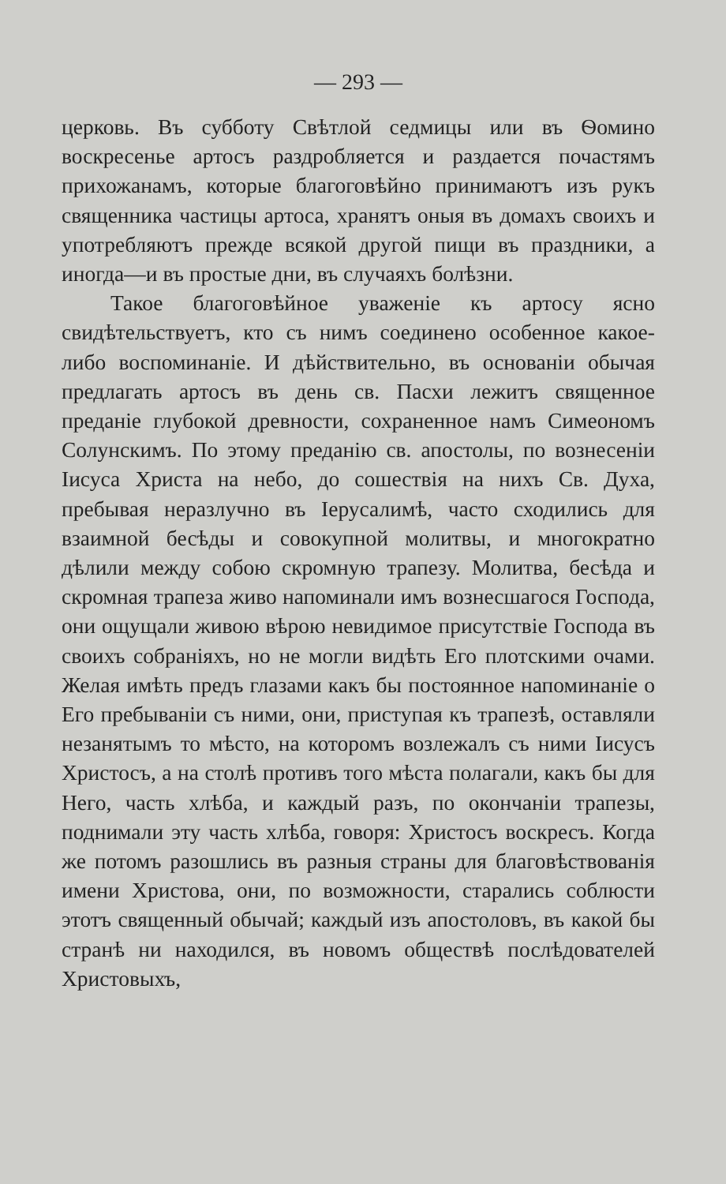— 293 —
церковь. Въ субботу Свѣтлой седмицы или въ Ѳомино воскресенье артосъ раздробляется и раздается почастямъ прихожанамъ, которые благоговѣйно принимаютъ изъ рукъ священника частицы артоса, хранятъ оныя въ домахъ своихъ и употребляютъ прежде всякой другой пищи въ праздники, а иногда—и въ простые дни, въ случаяхъ болѣзни.
Такое благоговѣйное уваженіе къ артосу ясно свидѣтельствуетъ, кто съ нимъ соединено особенное какое-либо воспоминаніе. И дѣйствительно, въ основаніи обычая предлагать артосъ въ день св. Пасхи лежитъ священное преданіе глубокой древности, сохраненное намъ Симеономъ Солунскимъ. По этому преданію св. апостолы, по вознесеніи Іисуса Христа на небо, до сошествія на нихъ Св. Духа, пребывая неразлучно въ Іерусалимѣ, часто сходились для взаимной бесѣды и совокупной молитвы, и многократно дѣлили между собою скромную трапезу. Молитва, бесѣда и скромная трапеза живо напоминали имъ вознесшагося Господа, они ощущали живою вѣрою невидимое присутствіе Господа въ своихъ собраніяхъ, но не могли видѣть Его плотскими очами. Желая имѣть предъ глазами какъ бы постоянное напоминаніе о Его пребываніи съ ними, они, приступая къ трапезѣ, оставляли незанятымъ то мѣсто, на которомъ возлежалъ съ ними Іисусъ Христосъ, а на столѣ противъ того мѣста полагали, какъ бы для Него, часть хлѣба, и каждый разъ, по окончаніи трапезы, поднимали эту часть хлѣба, говоря: Христосъ воскресъ. Когда же потомъ разошлись въ разныя страны для благовѣствованія имени Христова, они, по возможности, старались соблюсти этотъ священный обычай; каждый изъ апостоловъ, въ какой бы странѣ ни находился, въ новомъ обществѣ послѣдователей Христовыхъ,